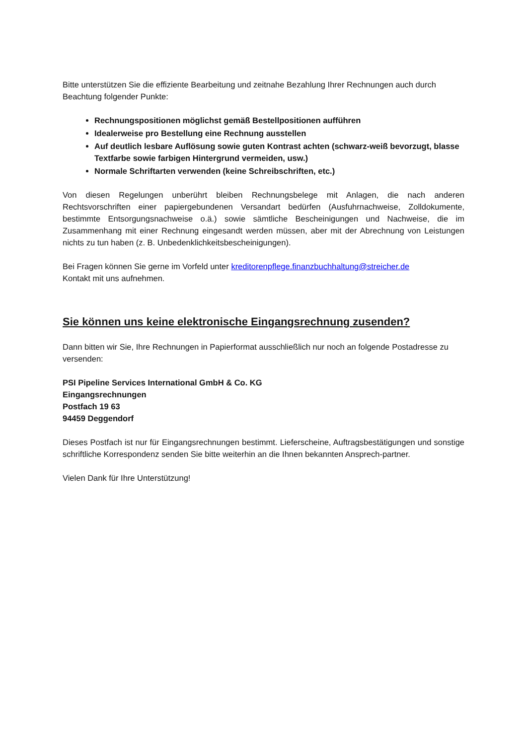Bitte unterstützen Sie die effiziente Bearbeitung und zeitnahe Bezahlung Ihrer Rechnungen auch durch Beachtung folgender Punkte:
Rechnungspositionen möglichst gemäß Bestellpositionen aufführen
Idealerweise pro Bestellung eine Rechnung ausstellen
Auf deutlich lesbare Auflösung sowie guten Kontrast achten (schwarz-weiß bevorzugt, blasse Textfarbe sowie farbigen Hintergrund vermeiden, usw.)
Normale Schriftarten verwenden (keine Schreibschriften, etc.)
Von diesen Regelungen unberührt bleiben Rechnungsbelege mit Anlagen, die nach anderen Rechtsvorschriften einer papiergebundenen Versandart bedürfen (Ausfuhrnachweise, Zolldokumente, bestimmte Entsorgungsnachweise o.ä.) sowie sämtliche Bescheinigungen und Nachweise, die im Zusammenhang mit einer Rechnung eingesandt werden müssen, aber mit der Abrechnung von Leistungen nichts zu tun haben (z. B. Unbedenklichkeitsbescheinigungen).
Bei Fragen können Sie gerne im Vorfeld unter kreditorenpflege.finanzbuchhaltung@streicher.de
Kontakt mit uns aufnehmen.
Sie können uns keine elektronische Eingangsrechnung zusenden?
Dann bitten wir Sie, Ihre Rechnungen in Papierformat ausschließlich nur noch an folgende Postadresse zu versenden:
PSI Pipeline Services International GmbH & Co. KG
Eingangsrechnungen
Postfach 19 63
94459 Deggendorf
Dieses Postfach ist nur für Eingangsrechnungen bestimmt. Lieferscheine, Auftragsbestätigungen und sonstige schriftliche Korrespondenz senden Sie bitte weiterhin an die Ihnen bekannten Ansprech-partner.
Vielen Dank für Ihre Unterstützung!